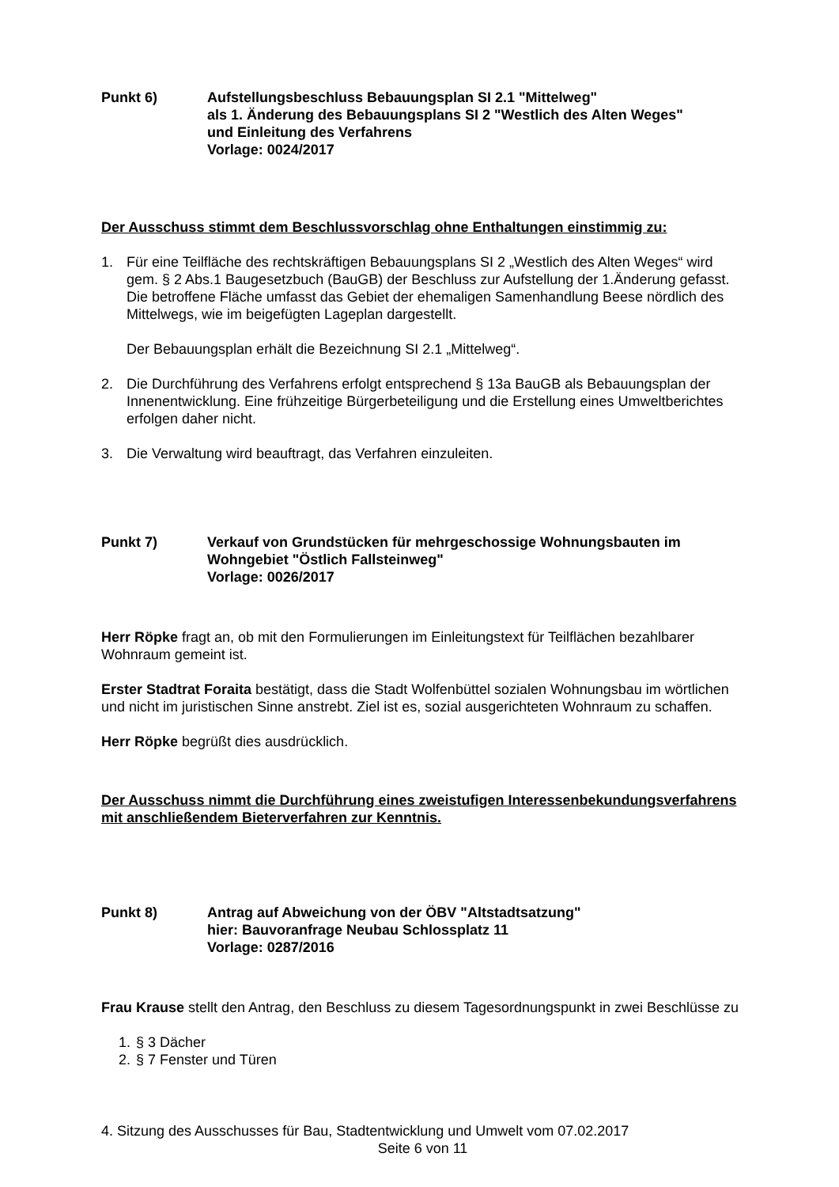Punkt 6) Aufstellungsbeschluss Bebauungsplan SI 2.1 "Mittelweg"
als 1. Änderung des Bebauungsplans SI 2 "Westlich des Alten Weges"
und Einleitung des Verfahrens
Vorlage: 0024/2017
Der Ausschuss stimmt dem Beschlussvorschlag ohne Enthaltungen einstimmig zu:
1. Für eine Teilfläche des rechtskräftigen Bebauungsplans SI 2 „Westlich des Alten Weges“ wird gem. § 2 Abs.1 Baugesetzbuch (BauGB) der Beschluss zur Aufstellung der 1.Änderung gefasst. Die betroffene Fläche umfasst das Gebiet der ehemaligen Samenhandlung Beese nördlich des Mittelwegs, wie im beigefügten Lageplan dargestellt.
Der Bebauungsplan erhält die Bezeichnung SI 2.1 „Mittelweg“.
2. Die Durchführung des Verfahrens erfolgt entsprechend § 13a BauGB als Bebauungsplan der Innenentwicklung. Eine frühzeitige Bürgerbeteiligung und die Erstellung eines Umweltberichtes erfolgen daher nicht.
3. Die Verwaltung wird beauftragt, das Verfahren einzuleiten.
Punkt 7) Verkauf von Grundstücken für mehrgeschossige Wohnungsbauten im Wohngebiet "Östlich Fallsteinweg"
Vorlage: 0026/2017
Herr Röpke fragt an, ob mit den Formulierungen im Einleitungstext für Teilflächen bezahlbarer Wohnraum gemeint ist.
Erster Stadtrat Foraita bestätigt, dass die Stadt Wolfenbüttel sozialen Wohnungsbau im wörtlichen und nicht im juristischen Sinne anstrebt. Ziel ist es, sozial ausgerichteten Wohnraum zu schaffen.
Herr Röpke begrüßt dies ausdrücklich.
Der Ausschuss nimmt die Durchführung eines zweistufigen Interessenbekundungsverfahrens mit anschließendem Bieterverfahren zur Kenntnis.
Punkt 8) Antrag auf Abweichung von der ÖBV "Altstadtsatzung"
hier: Bauvoranfrage Neubau Schlossplatz 11
Vorlage: 0287/2016
Frau Krause stellt den Antrag, den Beschluss zu diesem Tagesordnungspunkt in zwei Beschlüsse zu
1. § 3 Dächer
2. § 7 Fenster und Türen
4. Sitzung des Ausschusses für Bau, Stadtentwicklung und Umwelt vom 07.02.2017
Seite 6 von 11